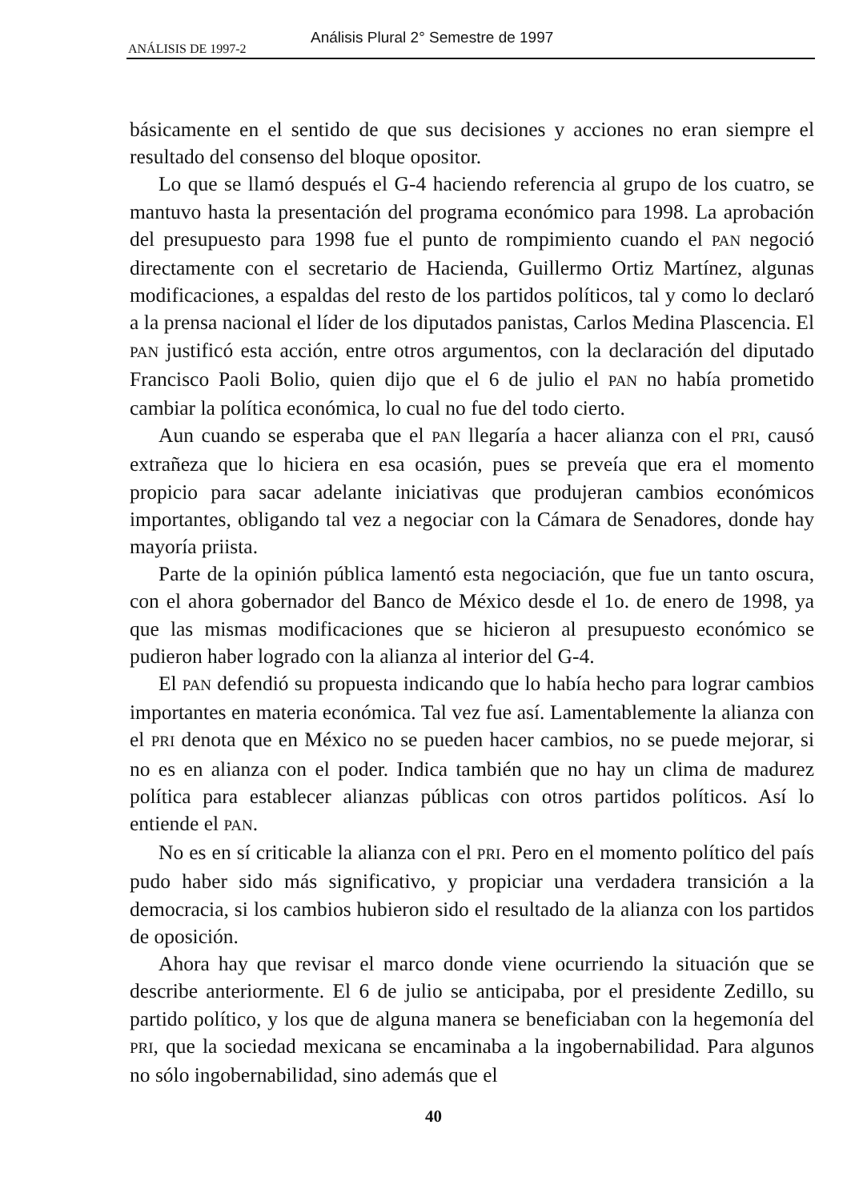Análisis Plural 2° Semestre de 1997
ANÁLISIS DE 1997-2
básicamente en el sentido de que sus decisiones y acciones no eran siempre el resultado del consenso del bloque opositor.
Lo que se llamó después el G-4 haciendo referencia al grupo de los cuatro, se mantuvo hasta la presentación del programa económico para 1998. La aprobación del presupuesto para 1998 fue el punto de rompimiento cuando el PAN negoció directamente con el secretario de Hacienda, Guillermo Ortiz Martínez, algunas modificaciones, a espaldas del resto de los partidos políticos, tal y como lo declaró a la prensa nacional el líder de los diputados panistas, Carlos Medina Plascencia. El PAN justificó esta acción, entre otros argumentos, con la declaración del diputado Francisco Paoli Bolio, quien dijo que el 6 de julio el PAN no había prometido cambiar la política económica, lo cual no fue del todo cierto.
Aun cuando se esperaba que el PAN llegaría a hacer alianza con el PRI, causó extrañeza que lo hiciera en esa ocasión, pues se preveía que era el momento propicio para sacar adelante iniciativas que produjeran cambios económicos importantes, obligando tal vez a negociar con la Cámara de Senadores, donde hay mayoría priista.
Parte de la opinión pública lamentó esta negociación, que fue un tanto oscura, con el ahora gobernador del Banco de México desde el 1o. de enero de 1998, ya que las mismas modificaciones que se hicieron al presupuesto económico se pudieron haber logrado con la alianza al interior del G-4.
El PAN defendió su propuesta indicando que lo había hecho para lograr cambios importantes en materia económica. Tal vez fue así. Lamentablemente la alianza con el PRI denota que en México no se pueden hacer cambios, no se puede mejorar, si no es en alianza con el poder. Indica también que no hay un clima de madurez política para establecer alianzas públicas con otros partidos políticos. Así lo entiende el PAN.
No es en sí criticable la alianza con el PRI. Pero en el momento político del país pudo haber sido más significativo, y propiciar una verdadera transición a la democracia, si los cambios hubieron sido el resultado de la alianza con los partidos de oposición.
Ahora hay que revisar el marco donde viene ocurriendo la situación que se describe anteriormente. El 6 de julio se anticipaba, por el presidente Zedillo, su partido político, y los que de alguna manera se beneficiaban con la hegemonía del PRI, que la sociedad mexicana se encaminaba a la ingobernabilidad. Para algunos no sólo ingobernabilidad, sino además que el
40